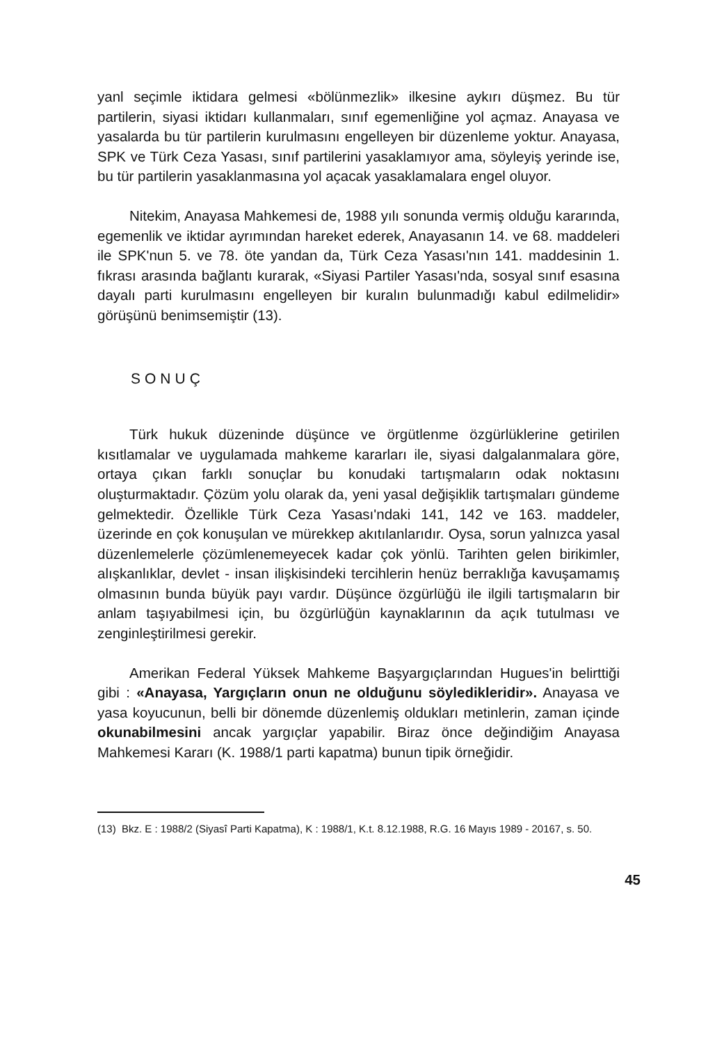yanl seçimle iktidara gelmesi «bölünmezlik» ilkesine aykırı düşmez. Bu tür partilerin, siyasi iktidarı kullanmaları, sınıf egemenliğine yol açmaz. Anayasa ve yasalarda bu tür partilerin kurulmasını engelleyen bir düzenleme yoktur. Anayasa, SPK ve Türk Ceza Yasası, sınıf partilerini yasaklamıyor ama, söyleyiş yerinde ise, bu tür partilerin yasaklanmasına yol açacak yasaklamalara engel oluyor.
Nitekim, Anayasa Mahkemesi de, 1988 yılı sonunda vermiş olduğu kararında, egemenlik ve iktidar ayrımından hareket ederek, Anayasanın 14. ve 68. maddeleri ile SPK'nun 5. ve 78. öte yandan da, Türk Ceza Yasası'nın 141. maddesinin 1. fıkrası arasında bağlantı kurarak, «Siyasi Partiler Yasası'nda, sosyal sınıf esasına dayalı parti kurulmasını engelleyen bir kuralın bulunmadığı kabul edilmelidir» görüşünü benimsemiştir (13).
SONUÇ
Türk hukuk düzeninde düşünce ve örgütlenme özgürlüklerine getirilen kısıtlamalar ve uygulamada mahkeme kararları ile, siyasi dalgalanmalara göre, ortaya çıkan farklı sonuçlar bu konudaki tartışmaların odak noktasını oluşturmaktadır. Çözüm yolu olarak da, yeni yasal değişiklik tartışmaları gündeme gelmektedir. Özellikle Türk Ceza Yasası'ndaki 141, 142 ve 163. maddeler, üzerinde en çok konuşulan ve mürekkep akıtılanlarıdır. Oysa, sorun yalnızca yasal düzenlemelerle çözümlenemeyecek kadar çok yönlü. Tarihten gelen birikimler, alışkanlıklar, devlet - insan ilişkisindeki tercihlerin henüz berraklığa kavuşamamış olmasının bunda büyük payı vardır. Düşünce özgürlüğü ile ilgili tartışmaların bir anlam taşıyabilmesi için, bu özgürlüğün kaynaklarının da açık tutulması ve zenginleştirilmesi gerekir.
Amerikan Federal Yüksek Mahkeme Başyargıçlarından Hugues'in belirttiği gibi : «Anayasa, Yargıçların onun ne olduğunu söyledikleridir». Anayasa ve yasa koyucunun, belli bir dönemde düzenlemiş oldukları metinlerin, zaman içinde okunabilmesini ancak yargıçlar yapabilir. Biraz önce değindiğim Anayasa Mahkemesi Kararı (K. 1988/1 parti kapatma) bunun tipik örneğidir.
(13) Bkz. E : 1988/2 (Siyasî Parti Kapatma), K : 1988/1, K.t. 8.12.1988, R.G. 16 Mayıs 1989 - 20167, s. 50.
45